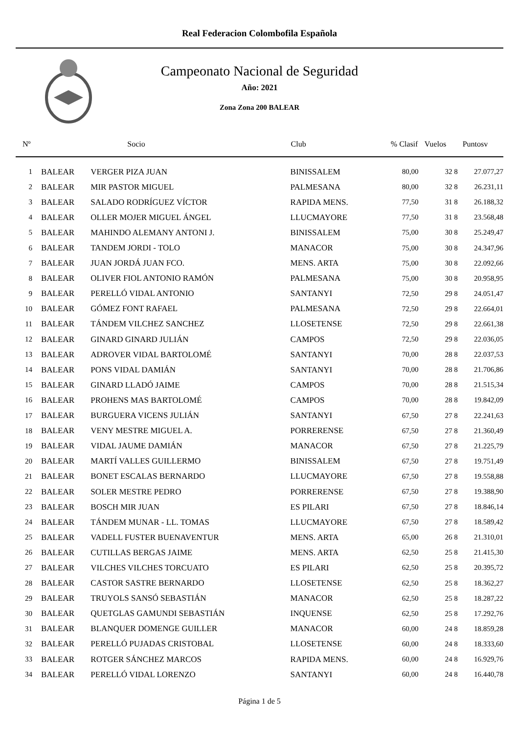Real Federacion Colombofila Española
Campeonato Nacional de Seguridad
Año: 2021
Zona Zona 200 BALEAR
| Nº | | Socio | Club | % Clasif | Vuelos | | Puntosv |
| --- | --- | --- | --- | --- | --- | --- | --- |
| 1 | BALEAR | VERGER PIZA JUAN | BINISSALEM | 80,00 | 32 | 8 | 27.077,27 |
| 2 | BALEAR | MIR PASTOR MIGUEL | PALMESANA | 80,00 | 32 | 8 | 26.231,11 |
| 3 | BALEAR | SALADO RODRÍGUEZ VÍCTOR | RAPIDA MENS. | 77,50 | 31 | 8 | 26.188,32 |
| 4 | BALEAR | OLLER MOJER MIGUEL ÁNGEL | LLUCMAYORE | 77,50 | 31 | 8 | 23.568,48 |
| 5 | BALEAR | MAHINDO ALEMANY ANTONI J. | BINISSALEM | 75,00 | 30 | 8 | 25.249,47 |
| 6 | BALEAR | TANDEM JORDI - TOLO | MANACOR | 75,00 | 30 | 8 | 24.347,96 |
| 7 | BALEAR | JUAN JORDÁ JUAN FCO. | MENS. ARTA | 75,00 | 30 | 8 | 22.092,66 |
| 8 | BALEAR | OLIVER FIOL ANTONIO RAMÓN | PALMESANA | 75,00 | 30 | 8 | 20.958,95 |
| 9 | BALEAR | PERELLÓ VIDAL ANTONIO | SANTANYI | 72,50 | 29 | 8 | 24.051,47 |
| 10 | BALEAR | GÓMEZ FONT RAFAEL | PALMESANA | 72,50 | 29 | 8 | 22.664,01 |
| 11 | BALEAR | TÁNDEM VILCHEZ SANCHEZ | LLOSETENSE | 72,50 | 29 | 8 | 22.661,38 |
| 12 | BALEAR | GINARD GINARD JULIÁN | CAMPOS | 72,50 | 29 | 8 | 22.036,05 |
| 13 | BALEAR | ADROVER VIDAL BARTOLOMÉ | SANTANYI | 70,00 | 28 | 8 | 22.037,53 |
| 14 | BALEAR | PONS VIDAL DAMIÁN | SANTANYI | 70,00 | 28 | 8 | 21.706,86 |
| 15 | BALEAR | GINARD LLADÓ JAIME | CAMPOS | 70,00 | 28 | 8 | 21.515,34 |
| 16 | BALEAR | PROHENS MAS BARTOLOMÉ | CAMPOS | 70,00 | 28 | 8 | 19.842,09 |
| 17 | BALEAR | BURGUERA VICENS JULIÁN | SANTANYI | 67,50 | 27 | 8 | 22.241,63 |
| 18 | BALEAR | VENY MESTRE MIGUEL A. | PORRERENSE | 67,50 | 27 | 8 | 21.360,49 |
| 19 | BALEAR | VIDAL JAUME DAMIÁN | MANACOR | 67,50 | 27 | 8 | 21.225,79 |
| 20 | BALEAR | MARTÍ VALLES GUILLERMO | BINISSALEM | 67,50 | 27 | 8 | 19.751,49 |
| 21 | BALEAR | BONET ESCALAS BERNARDO | LLUCMAYORE | 67,50 | 27 | 8 | 19.558,88 |
| 22 | BALEAR | SOLER MESTRE PEDRO | PORRERENSE | 67,50 | 27 | 8 | 19.388,90 |
| 23 | BALEAR | BOSCH MIR JUAN | ES PILARI | 67,50 | 27 | 8 | 18.846,14 |
| 24 | BALEAR | TÁNDEM MUNAR - LL. TOMAS | LLUCMAYORE | 67,50 | 27 | 8 | 18.589,42 |
| 25 | BALEAR | VADELL FUSTER BUENAVENTUR | MENS. ARTA | 65,00 | 26 | 8 | 21.310,01 |
| 26 | BALEAR | CUTILLAS BERGAS JAIME | MENS. ARTA | 62,50 | 25 | 8 | 21.415,30 |
| 27 | BALEAR | VILCHES VILCHES TORCUATO | ES PILARI | 62,50 | 25 | 8 | 20.395,72 |
| 28 | BALEAR | CASTOR SASTRE BERNARDO | LLOSETENSE | 62,50 | 25 | 8 | 18.362,27 |
| 29 | BALEAR | TRUYOLS SANSÓ SEBASTIÁN | MANACOR | 62,50 | 25 | 8 | 18.287,22 |
| 30 | BALEAR | QUETGLAS GAMUNDI SEBASTIÁN | INQUENSE | 62,50 | 25 | 8 | 17.292,76 |
| 31 | BALEAR | BLANQUER DOMENGE GUILLER | MANACOR | 60,00 | 24 | 8 | 18.859,28 |
| 32 | BALEAR | PERELLÓ PUJADAS CRISTOBAL | LLOSETENSE | 60,00 | 24 | 8 | 18.333,60 |
| 33 | BALEAR | ROTGER SÁNCHEZ MARCOS | RAPIDA MENS. | 60,00 | 24 | 8 | 16.929,76 |
| 34 | BALEAR | PERELLÓ VIDAL LORENZO | SANTANYI | 60,00 | 24 | 8 | 16.440,78 |
Página 1 de 5